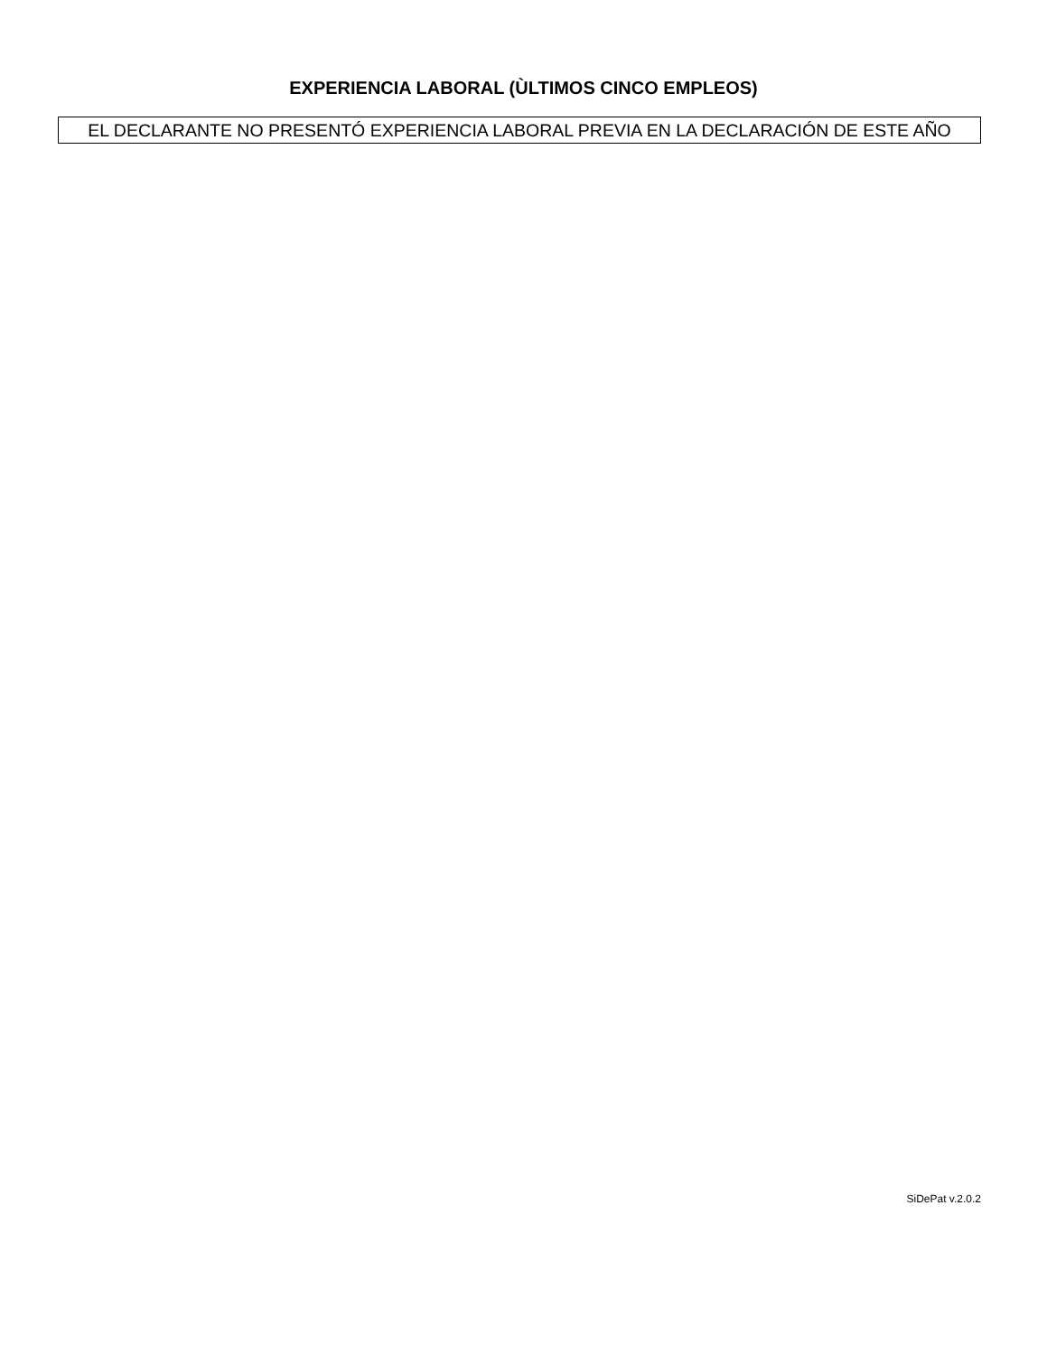EXPERIENCIA LABORAL (ÙLTIMOS CINCO EMPLEOS)
EL DECLARANTE NO PRESENTÓ EXPERIENCIA LABORAL PREVIA EN LA DECLARACIÓN DE ESTE AÑO
SiDePat v.2.0.2